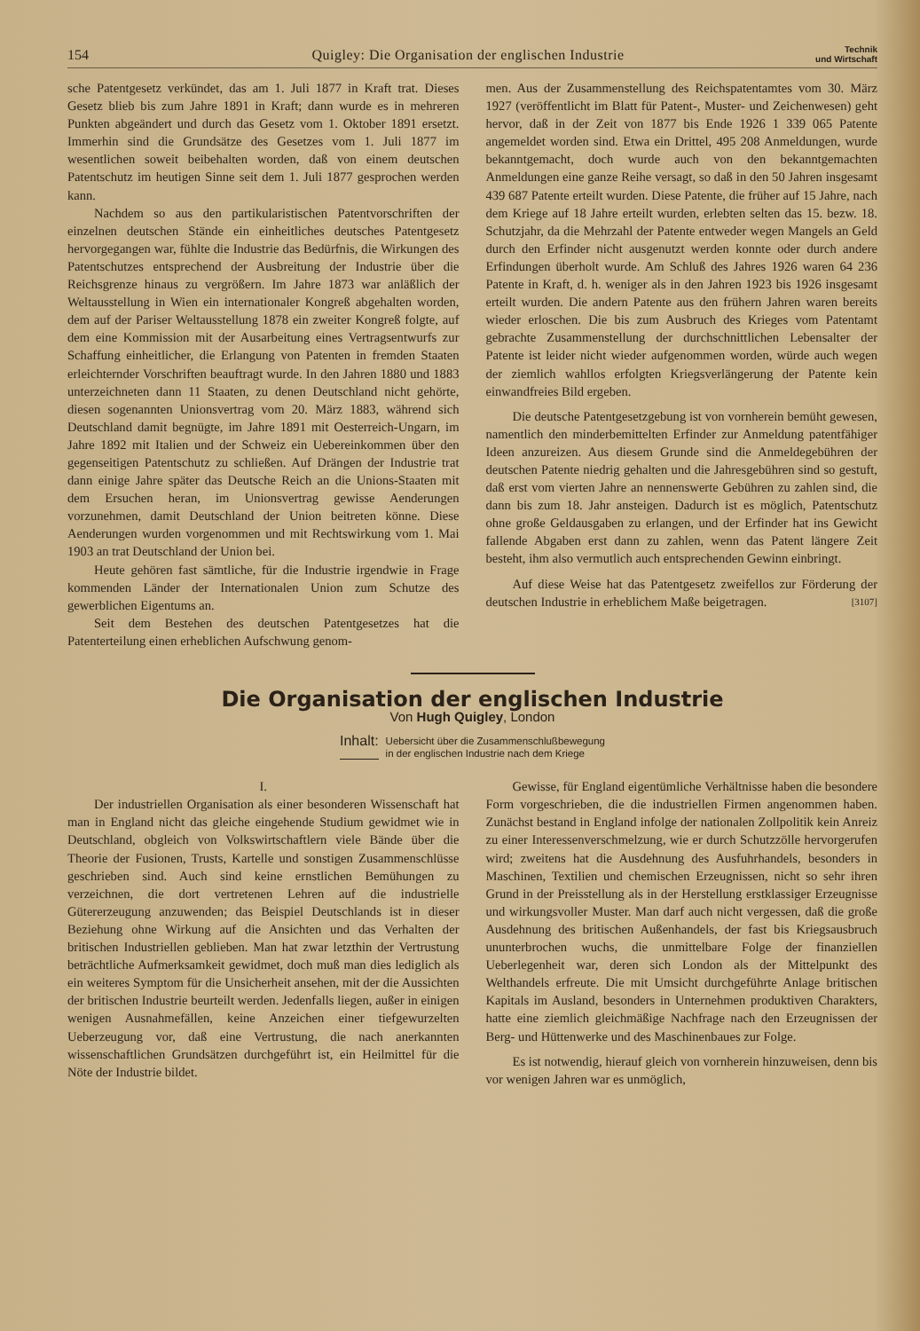154 Quigley: Die Organisation der englischen Industrie Technik
und Wirtschaft
sche Patentgesetz verkündet, das am 1. Juli 1877 in Kraft trat. Dieses Gesetz blieb bis zum Jahre 1891 in Kraft; dann wurde es in mehreren Punkten abgeändert und durch das Gesetz vom 1. Oktober 1891 ersetzt. Immerhin sind die Grundsätze des Gesetzes vom 1. Juli 1877 im wesentlichen soweit beibehalten worden, daß von einem deutschen Patentschutz im heutigen Sinne seit dem 1. Juli 1877 gesprochen werden kann.
Nachdem so aus den partikularistischen Patentvorschriften der einzelnen deutschen Stände ein einheitliches deutsches Patentgesetz hervorgegangen war, fühlte die Industrie das Bedürfnis, die Wirkungen des Patentschutzes entsprechend der Ausbreitung der Industrie über die Reichsgrenze hinaus zu vergrößern. Im Jahre 1873 war anläßlich der Weltausstellung in Wien ein internationaler Kongreß abgehalten worden, dem auf der Pariser Weltausstellung 1878 ein zweiter Kongreß folgte, auf dem eine Kommission mit der Ausarbeitung eines Vertragsentwurfs zur Schaffung einheitlicher, die Erlangung von Patenten in fremden Staaten erleichternder Vorschriften beauftragt wurde. In den Jahren 1880 und 1883 unterzeichneten dann 11 Staaten, zu denen Deutschland nicht gehörte, diesen sogenannten Unionsvertrag vom 20. März 1883, während sich Deutschland damit begnügte, im Jahre 1891 mit Oesterreich-Ungarn, im Jahre 1892 mit Italien und der Schweiz ein Uebereinkommen über den gegenseitigen Patentschutz zu schließen. Auf Drängen der Industrie trat dann einige Jahre später das Deutsche Reich an die Unions-Staaten mit dem Ersuchen heran, im Unionsvertrag gewisse Aenderungen vorzunehmen, damit Deutschland der Union beitreten könne. Diese Aenderungen wurden vorgenommen und mit Rechtswirkung vom 1. Mai 1903 an trat Deutschland der Union bei.
Heute gehören fast sämtliche, für die Industrie irgendwie in Frage kommenden Länder der Internationalen Union zum Schutze des gewerblichen Eigentums an.
Seit dem Bestehen des deutschen Patentgesetzes hat die Patenterteilung einen erheblichen Aufschwung genom-
men. Aus der Zusammenstellung des Reichspatentamtes vom 30. März 1927 (veröffentlicht im Blatt für Patent-, Muster- und Zeichenwesen) geht hervor, daß in der Zeit von 1877 bis Ende 1926 1 339 065 Patente angemeldet worden sind. Etwa ein Drittel, 495 208 Anmeldungen, wurde bekanntgemacht, doch wurde auch von den bekanntgemachten Anmeldungen eine ganze Reihe versagt, so daß in den 50 Jahren insgesamt 439 687 Patente erteilt wurden. Diese Patente, die früher auf 15 Jahre, nach dem Kriege auf 18 Jahre erteilt wurden, erlebten selten das 15. bezw. 18. Schutzjahr, da die Mehrzahl der Patente entweder wegen Mangels an Geld durch den Erfinder nicht ausgenutzt werden konnte oder durch andere Erfindungen überholt wurde. Am Schluß des Jahres 1926 waren 64 236 Patente in Kraft, d. h. weniger als in den Jahren 1923 bis 1926 insgesamt erteilt wurden. Die andern Patente aus den frühern Jahren waren bereits wieder erloschen. Die bis zum Ausbruch des Krieges vom Patentamt gebrachte Zusammenstellung der durchschnittlichen Lebensalter der Patente ist leider nicht wieder aufgenommen worden, würde auch wegen der ziemlich wahllos erfolgten Kriegsverlängerung der Patente kein einwandfreies Bild ergeben.
Die deutsche Patentgesetzgebung ist von vornherein bemüht gewesen, namentlich den minderbemittelten Erfinder zur Anmeldung patentfähiger Ideen anzureizen. Aus diesem Grunde sind die Anmeldegebühren der deutschen Patente niedrig gehalten und die Jahresgebühren sind so gestuft, daß erst vom vierten Jahre an nennenswerte Gebühren zu zahlen sind, die dann bis zum 18. Jahr ansteigen. Dadurch ist es möglich, Patentschutz ohne große Geldausgaben zu erlangen, und der Erfinder hat ins Gewicht fallende Abgaben erst dann zu zahlen, wenn das Patent längere Zeit besteht, ihm also vermutlich auch entsprechenden Gewinn einbringt.
Auf diese Weise hat das Patentgesetz zweifellos zur Förderung der deutschen Industrie in erheblichem Maße beigetragen. [3107]
Die Organisation der englischen Industrie
Von Hugh Quigley, London
Inhalt: Uebersicht über die Zusammenschlußbewegung
in der englischen Industrie nach dem Kriege
I.
Der industriellen Organisation als einer besonderen Wissenschaft hat man in England nicht das gleiche eingehende Studium gewidmet wie in Deutschland, obgleich von Volkswirtschaftlern viele Bände über die Theorie der Fusionen, Trusts, Kartelle und sonstigen Zusammenschlüsse geschrieben sind. Auch sind keine ernstlichen Bemühungen zu verzeichnen, die dort vertretenen Lehren auf die industrielle Gütererzeugung anzuwenden; das Beispiel Deutschlands ist in dieser Beziehung ohne Wirkung auf die Ansichten und das Verhalten der britischen Industriellen geblieben. Man hat zwar letzthin der Vertrustung beträchtliche Aufmerksamkeit gewidmet, doch muß man dies lediglich als ein weiteres Symptom für die Unsicherheit ansehen, mit der die Aussichten der britischen Industrie beurteilt werden. Jedenfalls liegen, außer in einigen wenigen Ausnahmefällen, keine Anzeichen einer tiefgewurzelten Ueberzeugung vor, daß eine Vertrustung, die nach anerkannten wissenschaftlichen Grundsätzen durchgeführt ist, ein Heilmittel für die Nöte der Industrie bildet.
Gewisse, für England eigentümliche Verhältnisse haben die besondere Form vorgeschrieben, die die industriellen Firmen angenommen haben. Zunächst bestand in England infolge der nationalen Zollpolitik kein Anreiz zu einer Interessenverschmelzung, wie er durch Schutzzölle hervorgerufen wird; zweitens hat die Ausdehnung des Ausfuhrhandels, besonders in Maschinen, Textilien und chemischen Erzeugnissen, nicht so sehr ihren Grund in der Preisstellung als in der Herstellung erstklassiger Erzeugnisse und wirkungsvoller Muster. Man darf auch nicht vergessen, daß die große Ausdehnung des britischen Außenhandels, der fast bis Kriegsausbruch ununterbrochen wuchs, die unmittelbare Folge der finanziellen Ueberlegenheit war, deren sich London als der Mittelpunkt des Welthandels erfreute. Die mit Umsicht durchgeführte Anlage britischen Kapitals im Ausland, besonders in Unternehmen produktiven Charakters, hatte eine ziemlich gleichmäßige Nachfrage nach den Erzeugnissen der Berg- und Hüttenwerke und des Maschinenbaues zur Folge.
Es ist notwendig, hierauf gleich von vornherein hinzuweisen, denn bis vor wenigen Jahren war es unmöglich,